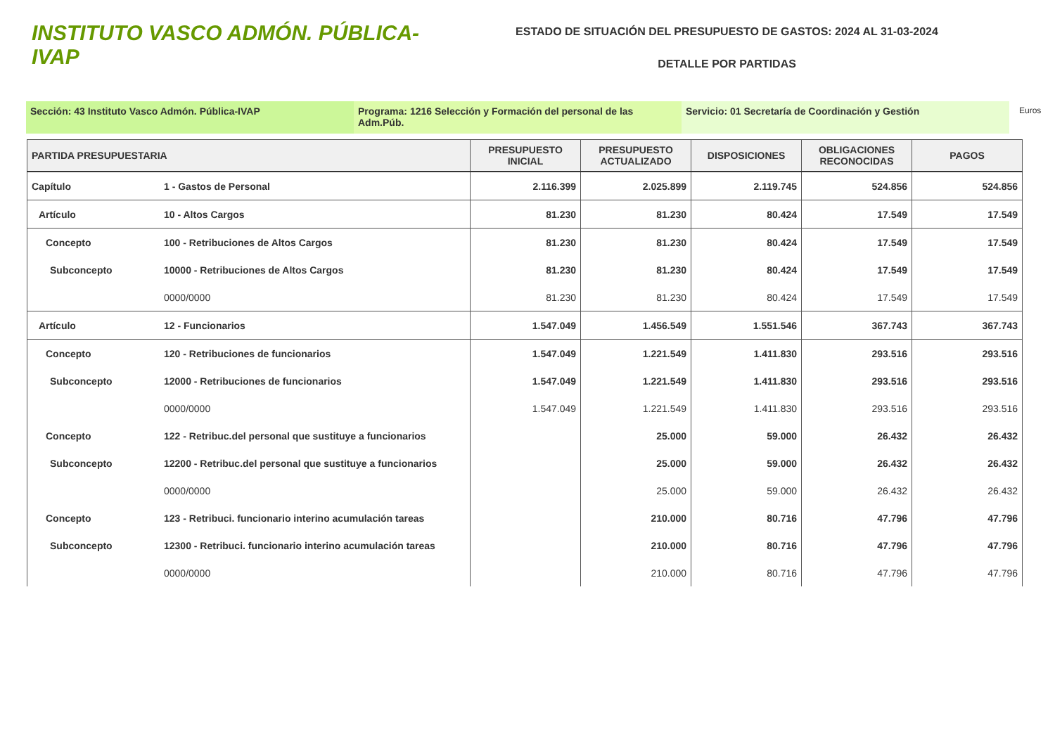INSTITUTO VASCO ADMÓN. PÚBLICA-IVAP
ESTADO DE SITUACIÓN DEL PRESUPUESTO DE GASTOS: 2024 AL 31-03-2024
DETALLE POR PARTIDAS
Sección: 43 Instituto Vasco Admón. Pública-IVAP Programa: 1216 Selección y Formación del personal de las Adm.Púb.
Servicio: 01 Secretaría de Coordinación y Gestión
Euros
| PARTIDA PRESUPUESTARIA | | PRESUPUESTO INICIAL | PRESUPUESTO ACTUALIZADO | DISPOSICIONES | OBLIGACIONES RECONOCIDAS | PAGOS |
| --- | --- | --- | --- | --- | --- | --- |
| Capítulo | 1 - Gastos de Personal | 2.116.399 | 2.025.899 | 2.119.745 | 524.856 | 524.856 |
| Artículo | 10 - Altos Cargos | 81.230 | 81.230 | 80.424 | 17.549 | 17.549 |
| Concepto | 100 - Retribuciones de Altos Cargos | 81.230 | 81.230 | 80.424 | 17.549 | 17.549 |
| Subconcepto | 10000 - Retribuciones de Altos Cargos | 81.230 | 81.230 | 80.424 | 17.549 | 17.549 |
| | 0000/0000 | 81.230 | 81.230 | 80.424 | 17.549 | 17.549 |
| Artículo | 12 - Funcionarios | 1.547.049 | 1.456.549 | 1.551.546 | 367.743 | 367.743 |
| Concepto | 120 - Retribuciones de funcionarios | 1.547.049 | 1.221.549 | 1.411.830 | 293.516 | 293.516 |
| Subconcepto | 12000 - Retribuciones de funcionarios | 1.547.049 | 1.221.549 | 1.411.830 | 293.516 | 293.516 |
| | 0000/0000 | 1.547.049 | 1.221.549 | 1.411.830 | 293.516 | 293.516 |
| Concepto | 122 - Retribuc.del personal que sustituye a funcionarios | | 25.000 | 59.000 | 26.432 | 26.432 |
| Subconcepto | 12200 - Retribuc.del personal que sustituye a funcionarios | | 25.000 | 59.000 | 26.432 | 26.432 |
| | 0000/0000 | | 25.000 | 59.000 | 26.432 | 26.432 |
| Concepto | 123 - Retribuci. funcionario interino acumulación tareas | | 210.000 | 80.716 | 47.796 | 47.796 |
| Subconcepto | 12300 - Retribuci. funcionario interino acumulación tareas | | 210.000 | 80.716 | 47.796 | 47.796 |
| | 0000/0000 | | 210.000 | 80.716 | 47.796 | 47.796 |